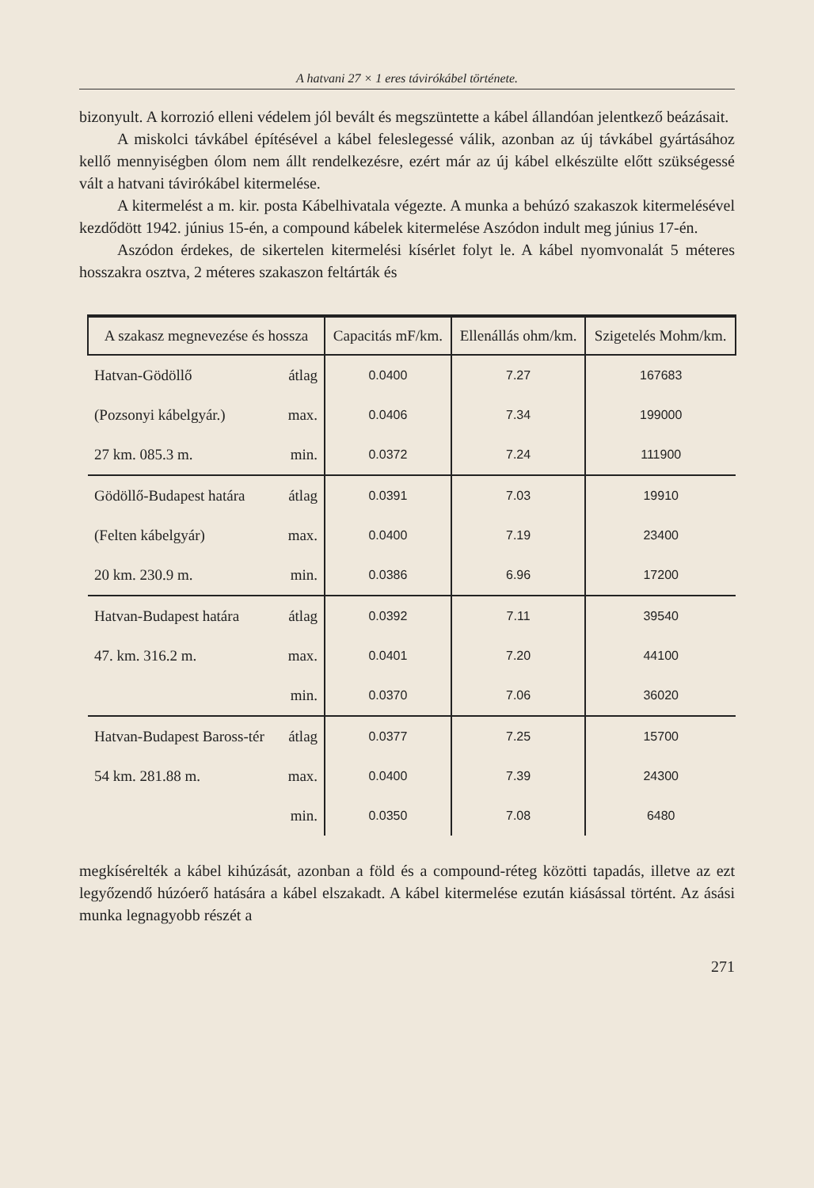A hatvani 27 × 1 eres távirókábel története.
bizonyult. A korrozió elleni védelem jól bevált és megszüntette a kábel állandóan jelentkező beázásait.
A miskolci távkábel építésével a kábel feleslegessé válik, azonban az új távkábel gyártásához kellő mennyiségben ólom nem állt rendelkezésre, ezért már az új kábel elkészülte előtt szükségessé vált a hatvani távirókábel kitermelése.
A kitermelést a m. kir. posta Kábelhivatala végezte. A munka a behúzó szakaszok kitermelésével kezdődött 1942. június 15-én, a compound kábelek kitermelése Aszódon indult meg június 17-én.
Aszódon érdekes, de sikertelen kitermelési kísérlet folyt le. A kábel nyomvonalát 5 méteres hosszakra osztva, 2 méteres szakaszon feltárták és
| A szakasz megnevezése és hossza | | Capacitás mF/km. | Ellenállás ohm/km. | Szigetelés Mohm/km. |
| --- | --- | --- | --- | --- |
| Hatvan-Gödöllő | átlag | 0.0400 | 7.27 | 167683 |
| (Pozsonyi kábelgyár.) | max. | 0.0406 | 7.34 | 199000 |
| 27 km. 085.3 m. | min. | 0.0372 | 7.24 | 111900 |
| Gödöllő-Budapest határa | átlag | 0.0391 | 7.03 | 19910 |
| (Felten kábelgyár) | max. | 0.0400 | 7.19 | 23400 |
| 20 km. 230.9 m. | min. | 0.0386 | 6.96 | 17200 |
| Hatvan-Budapest határa | átlag | 0.0392 | 7.11 | 39540 |
| 47. km. 316.2 m. | max. | 0.0401 | 7.20 | 44100 |
| | min. | 0.0370 | 7.06 | 36020 |
| Hatvan-Budapest Baross-tér | átlag | 0.0377 | 7.25 | 15700 |
| 54 km. 281.88 m. | max. | 0.0400 | 7.39 | 24300 |
| | min. | 0.0350 | 7.08 | 6480 |
megkísérelték a kábel kihúzását, azonban a föld és a compound-réteg közötti tapadás, illetve az ezt legyőzendő húzóerő hatására a kábel elszakadt. A kábel kitermelése ezután kiásással történt. Az ásási munka legnagyobb részét a
271